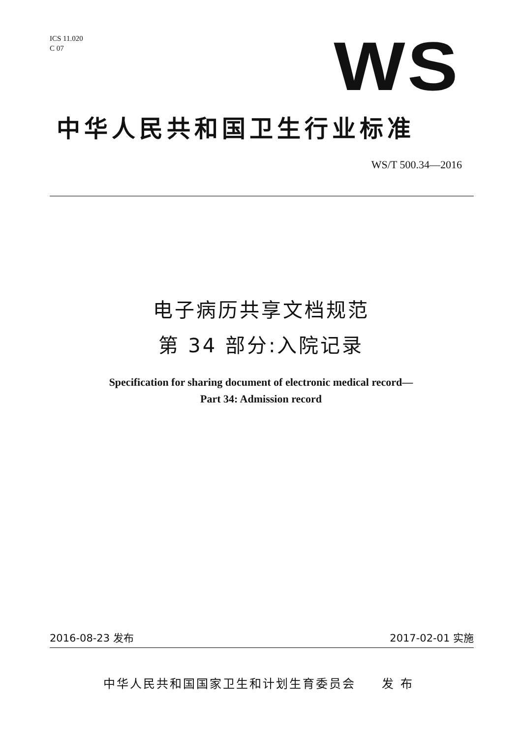ICS 11.020
C 07
WS
中华人民共和国卫生行业标准
WS/T 500.34—2016
电子病历共享文档规范
第 34 部分:入院记录
Specification for sharing document of electronic medical record—
Part 34: Admission record
2016-08-23 发布 2017-02-01 实施
中华人民共和国国家卫生和计划生育委员会 发 布